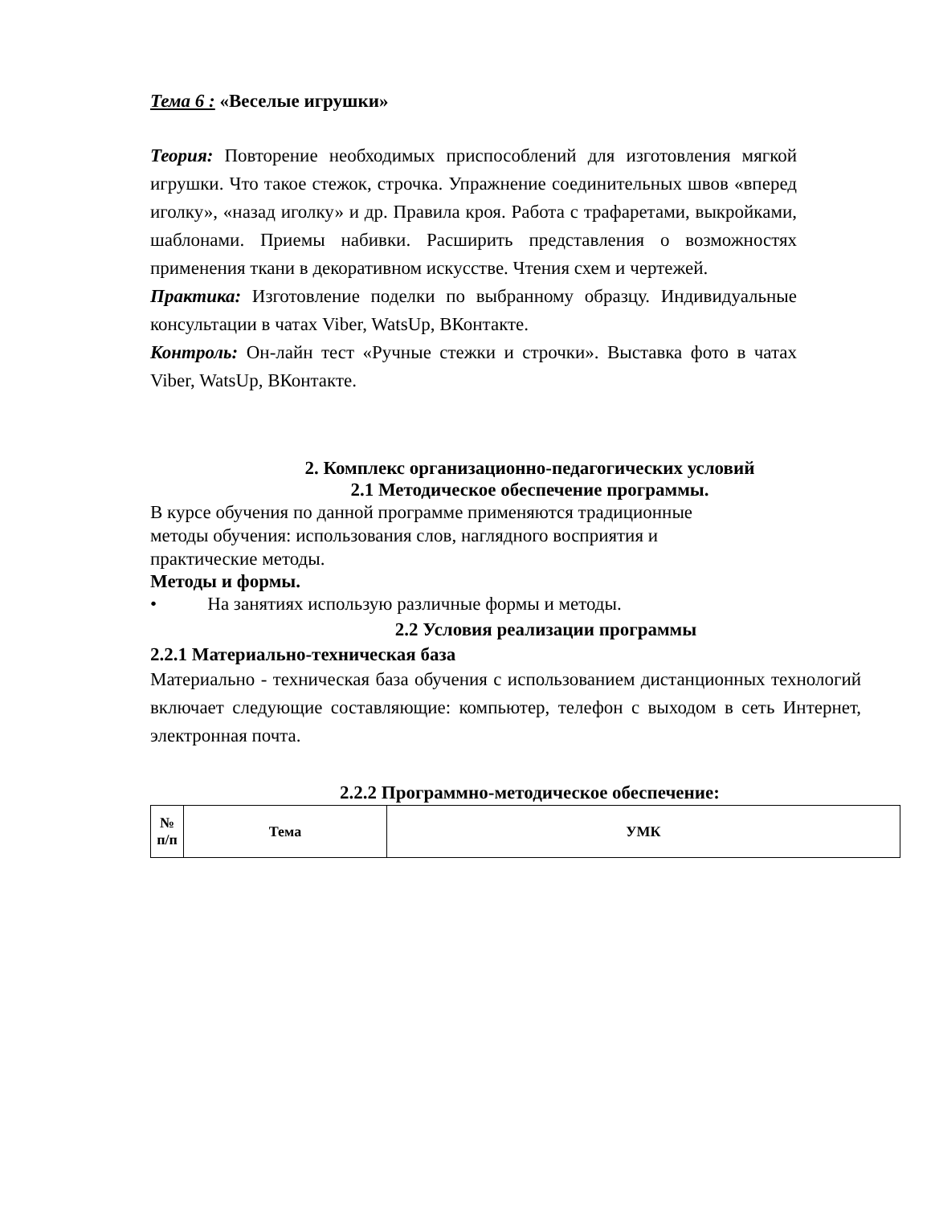Тема 6 : «Веселые игрушки»
Теория: Повторение необходимых приспособлений для изготовления мягкой игрушки. Что такое стежок, строчка. Упражнение соединительных швов «вперед иголку», «назад иголку» и др. Правила кроя. Работа с трафаретами, выкройками, шаблонами. Приемы набивки. Расширить представления о возможностях применения ткани в декоративном искусстве. Чтения схем и чертежей.
Практика: Изготовление поделки по выбранному образцу. Индивидуальные консультации в чатах Viber, WatsUp, ВКонтакте.
Контроль: Он-лайн тест «Ручные стежки и строчки». Выставка фото в чатах Viber, WatsUp, ВКонтакте.
2. Комплекс организационно-педагогических условий
2.1 Методическое обеспечение программы.
В курсе обучения по данной программе применяются традиционные
методы обучения: использования слов, наглядного восприятия и
практические методы.
Методы и формы.
• На занятиях использую различные формы и методы.
2.2 Условия реализации программы
2.2.1 Материально-техническая база
Материально - техническая база обучения с использованием дистанционных технологий включает следующие составляющие: компьютер, телефон с выходом в сеть Интернет, электронная почта.
2.2.2 Программно-методическое обеспечение:
| № п/п | Тема | УМК |
| --- | --- | --- |